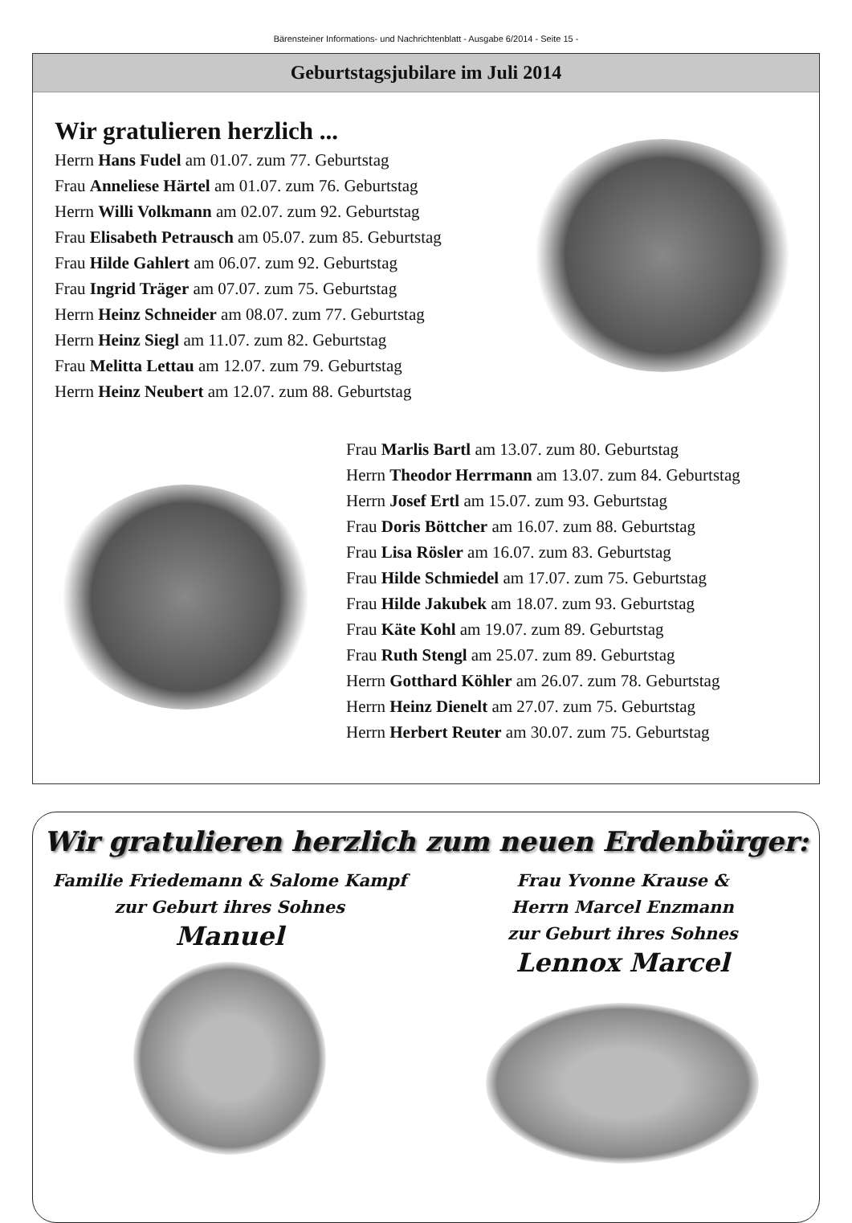Bärensteiner Informations- und Nachrichtenblatt - Ausgabe 6/2014 - Seite 15 -
Geburtstagsjubilare im Juli 2014
Wir gratulieren herzlich ...
Herrn Hans Fudel am 01.07. zum 77. Geburtstag
Frau Anneliese Härtel am 01.07. zum 76. Geburtstag
Herrn Willi Volkmann am 02.07. zum 92. Geburtstag
Frau Elisabeth Petrausch am 05.07. zum 85. Geburtstag
Frau Hilde Gahlert am 06.07. zum 92. Geburtstag
Frau Ingrid Träger am 07.07. zum 75. Geburtstag
Herrn Heinz Schneider am 08.07. zum 77. Geburtstag
Herrn Heinz Siegl am 11.07. zum 82. Geburtstag
Frau Melitta Lettau am 12.07. zum 79. Geburtstag
Herrn Heinz Neubert am 12.07. zum 88. Geburtstag
Frau Marlis Bartl am 13.07. zum 80. Geburtstag
Herrn Theodor Herrmann am 13.07. zum 84. Geburtstag
Herrn Josef Ertl am 15.07. zum 93. Geburtstag
Frau Doris Böttcher am 16.07. zum 88. Geburtstag
Frau Lisa Rösler am 16.07. zum 83. Geburtstag
Frau Hilde Schmiedel am 17.07. zum 75. Geburtstag
Frau Hilde Jakubek am 18.07. zum 93. Geburtstag
Frau Käte Kohl am 19.07. zum 89. Geburtstag
Frau Ruth Stengl am 25.07. zum 89. Geburtstag
Herrn Gotthard Köhler am 26.07. zum 78. Geburtstag
Herrn Heinz Dienelt am 27.07. zum 75. Geburtstag
Herrn Herbert Reuter am 30.07. zum 75. Geburtstag
Wir gratulieren herzlich zum neuen Erdenbürger:
Familie Friedemann & Salome Kampf
zur Geburt ihres Sohnes
Manuel
Frau Yvonne Krause &
Herrn Marcel Enzmann
zur Geburt ihres Sohnes
Lennox Marcel